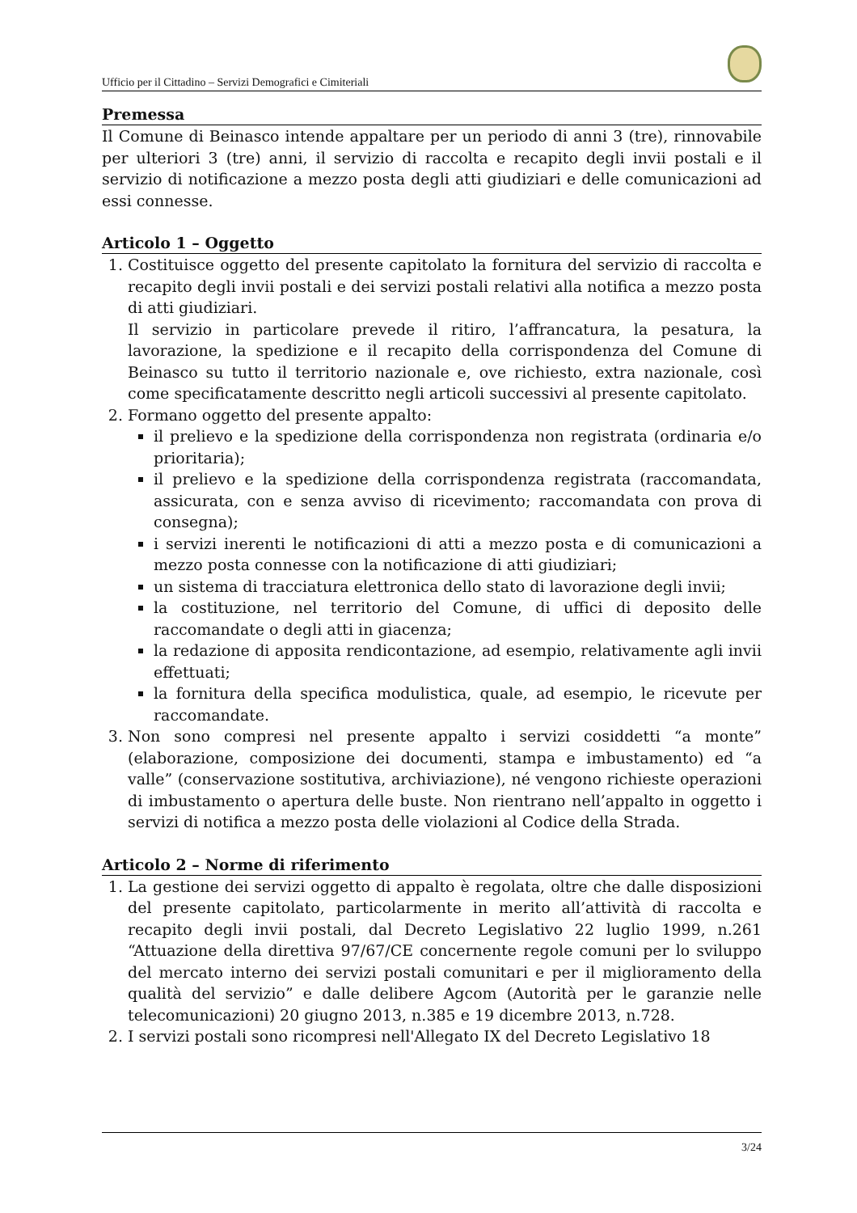Ufficio per il Cittadino – Servizi Demografici e Cimiteriali
Premessa
Il Comune di Beinasco intende appaltare per un periodo di anni 3 (tre), rinnovabile per ulteriori 3 (tre) anni, il servizio di raccolta e recapito degli invii postali e il servizio di notificazione a mezzo posta degli atti giudiziari e delle comunicazioni ad essi connesse.
Articolo 1 – Oggetto
1. Costituisce oggetto del presente capitolato la fornitura del servizio di raccolta e recapito degli invii postali e dei servizi postali relativi alla notifica a mezzo posta di atti giudiziari.
Il servizio in particolare prevede il ritiro, l’affrancatura, la pesatura, la lavorazione, la spedizione e il recapito della corrispondenza del Comune di Beinasco su tutto il territorio nazionale e, ove richiesto, extra nazionale, così come specificatamente descritto negli articoli successivi al presente capitolato.
2. Formano oggetto del presente appalto:
il prelievo e la spedizione della corrispondenza non registrata (ordinaria e/o prioritaria);
il prelievo e la spedizione della corrispondenza registrata (raccomandata, assicurata, con e senza avviso di ricevimento; raccomandata con prova di consegna);
i servizi inerenti le notificazioni di atti a mezzo posta e di comunicazioni a mezzo posta connesse con la notificazione di atti giudiziari;
un sistema di tracciatura elettronica dello stato di lavorazione degli invii;
la costituzione, nel territorio del Comune, di uffici di deposito delle raccomandate o degli atti in giacenza;
la redazione di apposita rendicontazione, ad esempio, relativamente agli invii effettuati;
la fornitura della specifica modulistica, quale, ad esempio, le ricevute per raccomandate.
3. Non sono compresi nel presente appalto i servizi cosiddetti “a monte” (elaborazione, composizione dei documenti, stampa e imbustamento) ed “a valle” (conservazione sostitutiva, archiviazione), né vengono richieste operazioni di imbustamento o apertura delle buste. Non rientrano nell’appalto in oggetto i servizi di notifica a mezzo posta delle violazioni al Codice della Strada.
Articolo 2 – Norme di riferimento
1. La gestione dei servizi oggetto di appalto è regolata, oltre che dalle disposizioni del presente capitolato, particolarmente in merito all’attività di raccolta e recapito degli invii postali, dal Decreto Legislativo 22 luglio 1999, n.261 “Attuazione della direttiva 97/67/CE concernente regole comuni per lo sviluppo del mercato interno dei servizi postali comunitari e per il miglioramento della qualità del servizio” e dalle delibere Agcom (Autorità per le garanzie nelle telecomunicazioni) 20 giugno 2013, n.385 e 19 dicembre 2013, n.728.
2. I servizi postali sono ricompresi nell'Allegato IX del Decreto Legislativo 18
3/24